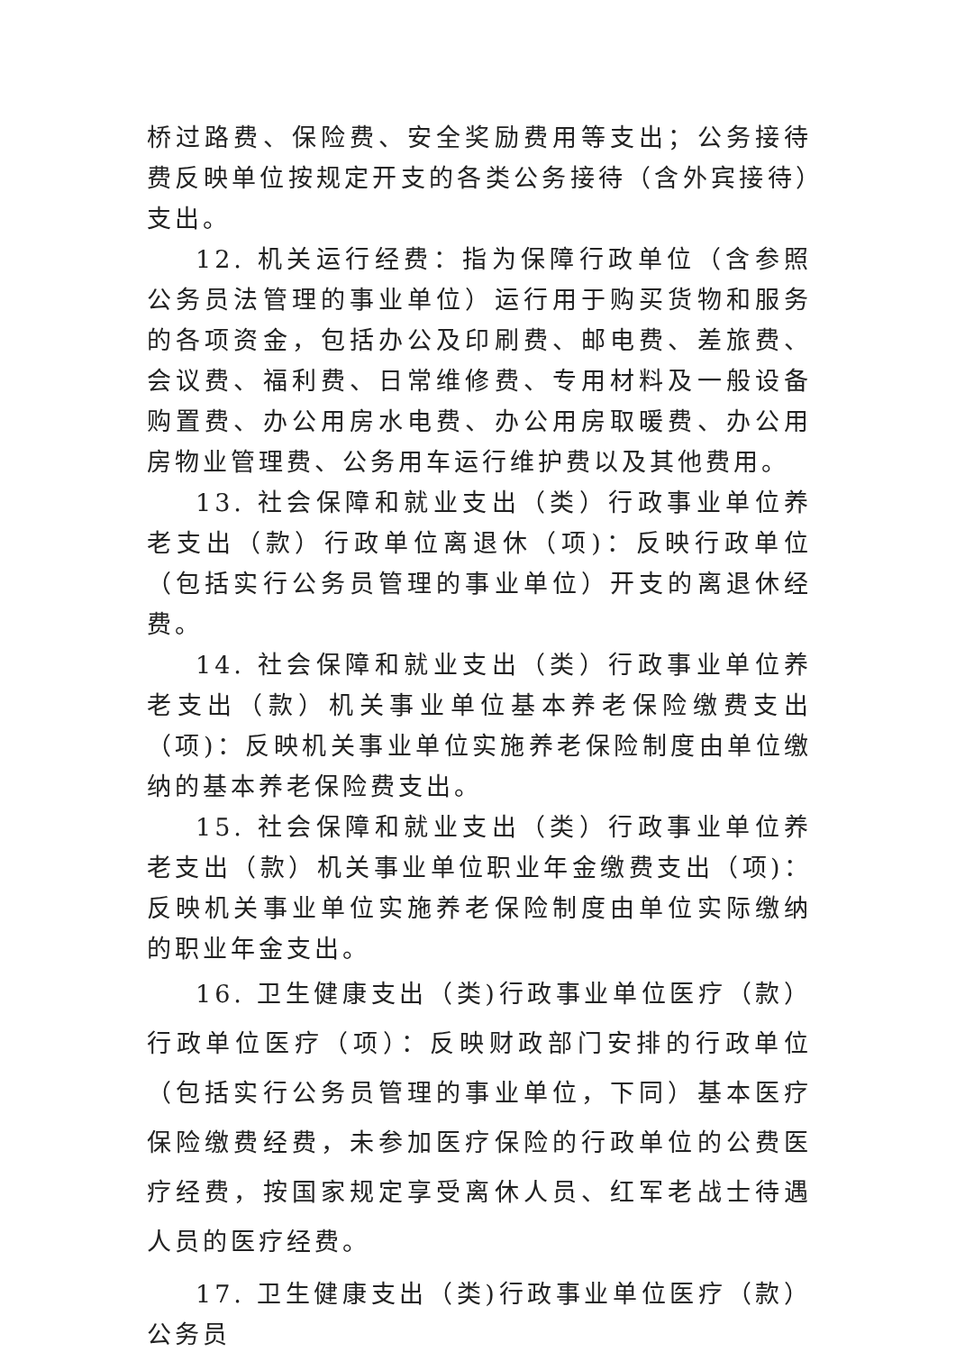桥过路费、保险费、安全奖励费用等支出；公务接待费反映单位按规定开支的各类公务接待（含外宾接待）支出。
12. 机关运行经费：指为保障行政单位（含参照公务员法管理的事业单位）运行用于购买货物和服务的各项资金，包括办公及印刷费、邮电费、差旅费、会议费、福利费、日常维修费、专用材料及一般设备购置费、办公用房水电费、办公用房取暖费、办公用房物业管理费、公务用车运行维护费以及其他费用。
13. 社会保障和就业支出（类）行政事业单位养老支出（款）行政单位离退休（项)：反映行政单位（包括实行公务员管理的事业单位）开支的离退休经费。
14. 社会保障和就业支出（类）行政事业单位养老支出（款）机关事业单位基本养老保险缴费支出（项)：反映机关事业单位实施养老保险制度由单位缴纳的基本养老保险费支出。
15. 社会保障和就业支出（类）行政事业单位养老支出（款）机关事业单位职业年金缴费支出（项)：反映机关事业单位实施养老保险制度由单位实际缴纳的职业年金支出。
16. 卫生健康支出（类)行政事业单位医疗（款）行政单位医疗（项）：反映财政部门安排的行政单位（包括实行公务员管理的事业单位，下同）基本医疗保险缴费经费，未参加医疗保险的行政单位的公费医疗经费，按国家规定享受离休人员、红军老战士待遇人员的医疗经费。
17. 卫生健康支出（类)行政事业单位医疗（款）公务员